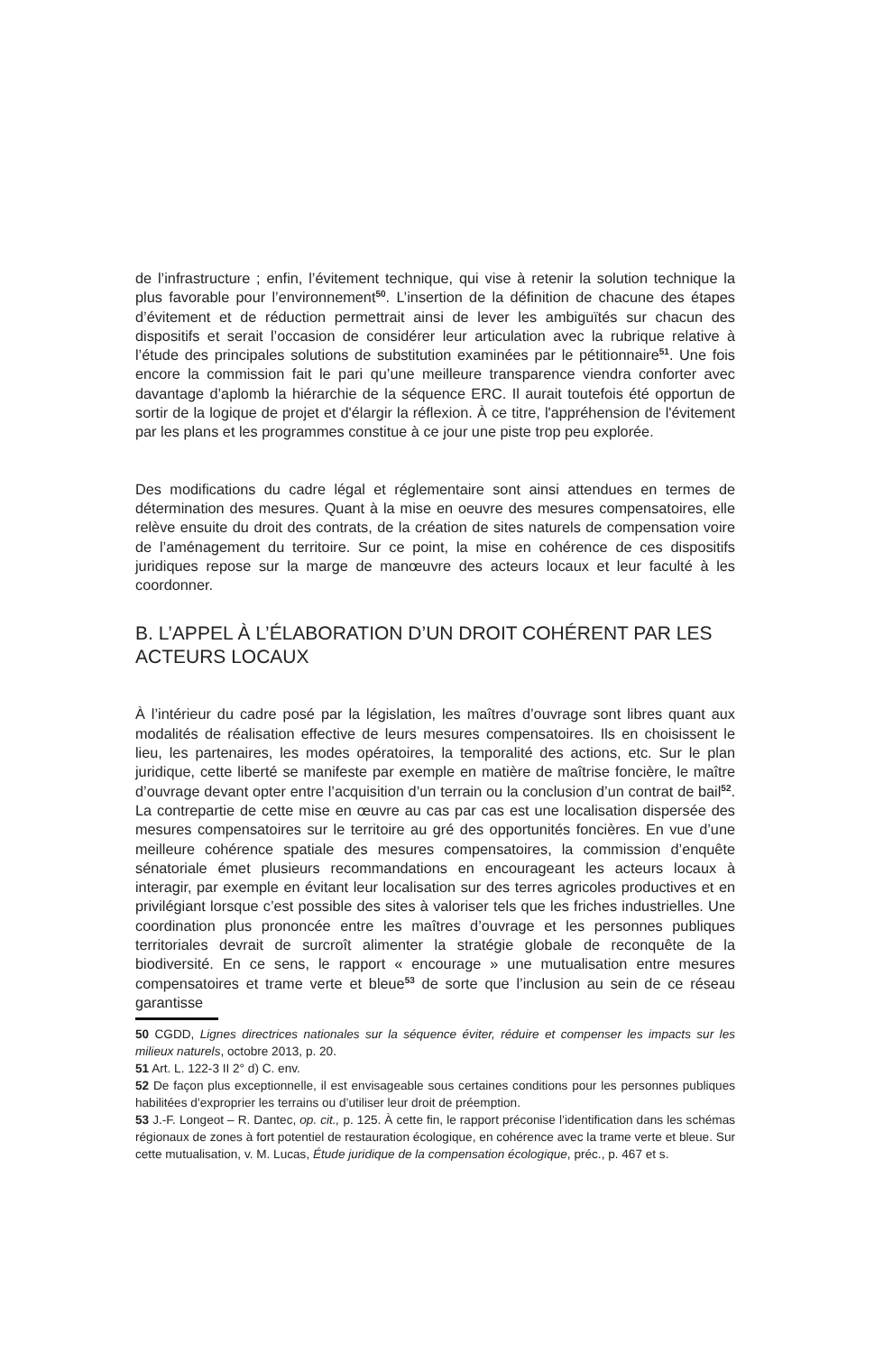de l’infrastructure ; enfin, l’évitement technique, qui vise à retenir la solution technique la plus favorable pour l’environnement<sup>50</sup>. L’insertion de la définition de chacune des étapes d’évitement et de réduction permettrait ainsi de lever les ambiguïtés sur chacun des dispositifs et serait l’occasion de considérer leur articulation avec la rubrique relative à l’étude des principales solutions de substitution examinées par le pétitionnaire<sup>51</sup>. Une fois encore la commission fait le pari qu’une meilleure transparence viendra conforter avec davantage d’aplomb la hiérarchie de la séquence ERC. Il aurait toutefois été opportun de sortir de la logique de projet et d'élargir la réflexion. À ce titre, l'appréhension de l'évitement par les plans et les programmes constitue à ce jour une piste trop peu explorée.
Des modifications du cadre légal et réglementaire sont ainsi attendues en termes de détermination des mesures. Quant à la mise en oeuvre des mesures compensatoires, elle relève ensuite du droit des contrats, de la création de sites naturels de compensation voire de l’aménagement du territoire. Sur ce point, la mise en cohérence de ces dispositifs juridiques repose sur la marge de manœuvre des acteurs locaux et leur faculté à les coordonner.
B. L’APPEL À L’ÉLABORATION D’UN DROIT COHÉRENT PAR LES ACTEURS LOCAUX
À l’intérieur du cadre posé par la législation, les maîtres d’ouvrage sont libres quant aux modalités de réalisation effective de leurs mesures compensatoires. Ils en choisissent le lieu, les partenaires, les modes opératoires, la temporalité des actions, etc. Sur le plan juridique, cette liberté se manifeste par exemple en matière de maîtrise foncière, le maître d’ouvrage devant opter entre l’acquisition d’un terrain ou la conclusion d’un contrat de bail<sup>52</sup>. La contrepartie de cette mise en œuvre au cas par cas est une localisation dispersée des mesures compensatoires sur le territoire au gré des opportunités foncières. En vue d’une meilleure cohérence spatiale des mesures compensatoires, la commission d’enquête sénatoriale émet plusieurs recommandations en encourageant les acteurs locaux à interagir, par exemple en évitant leur localisation sur des terres agricoles productives et en privilégiant lorsque c’est possible des sites à valoriser tels que les friches industrielles. Une coordination plus prononcée entre les maîtres d’ouvrage et les personnes publiques territoriales devrait de surcroît alimenter la stratégie globale de reconquête de la biodiversité. En ce sens, le rapport « encourage » une mutualisation entre mesures compensatoires et trame verte et bleue<sup>53</sup> de sorte que l’inclusion au sein de ce réseau garantisse
50 CGDD, Lignes directrices nationales sur la séquence éviter, réduire et compenser les impacts sur les milieux naturels, octobre 2013, p. 20.
51 Art. L. 122-3 II 2° d) C. env.
52 De façon plus exceptionnelle, il est envisageable sous certaines conditions pour les personnes publiques habilitées d’exproprier les terrains ou d’utiliser leur droit de préemption.
53 J.-F. Longeot – R. Dantec, op. cit., p. 125. À cette fin, le rapport préconise l’identification dans les schémas régionaux de zones à fort potentiel de restauration écologique, en cohérence avec la trame verte et bleue. Sur cette mutualisation, v. M. Lucas, Étude juridique de la compensation écologique, préc., p. 467 et s.